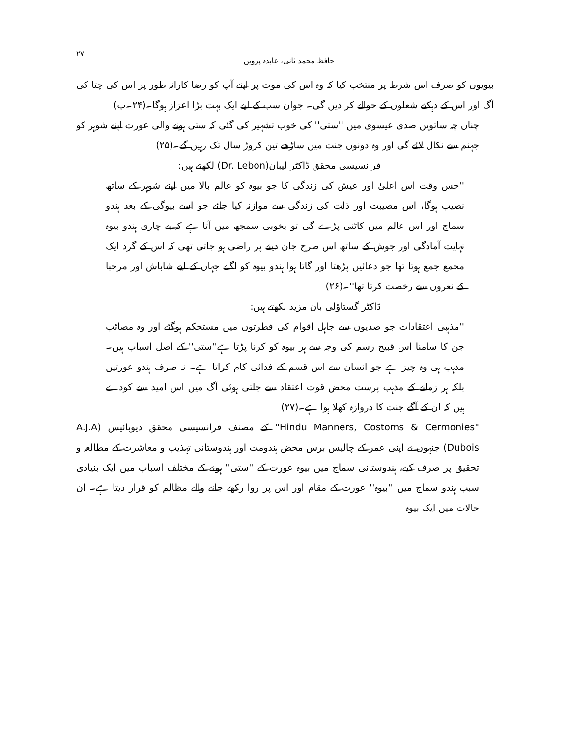حافظ محمد ثانی، عابدہ پروین ۲۷
بیویوں کو صرف اس شرط پر منتخب کیا کہ وہ اس کی موت پر اپنے آپ کو رضا کارانہ طور پر اس کی چتا کی آگ اور اس کے دہکتے شعلوں کے حوالے کر دیں گی۔ جوان سب کے لیے ایک بہت بڑا اعزاز ہوگا۔(۲۴۔ب)
چناں چہ ساتویں صدی عیسوی میں ''ستی'' کی خوب تشہیر کی گئی کہ ستی ہونے والی عورت اپنے شوہر کو جہنم سے نکال لائے گی اور وہ دونوں جنت میں ساڑھے تین کروڑ سال تک رہیں گے۔(۲۵)
فرانسیسی محقق ڈاکٹر لیبان(Dr. Lebon) لکھتے ہیں:
''جس وقت اس اعلیٰ اور عیش کی زندگی کا جو بیوہ کو عالم بالا میں اپنے شوہر کے ساتھ نصیب ہوگا، اس مصیبت اور ذلت کی زندگی سے موازنہ کیا جائے جو اسے بیوگی کے بعد ہندو سماج اور اس عالم میں کاٹنی پڑے گی تو بخوبی سمجھ میں آتا ہے کہ بے چاری ہندو بیوہ نہایت آمادگی اور جوش کے ساتھ اس طرح جان دینے پر راضی ہو جاتی تھی کہ اس کے گرد ایک مجمع جمع ہوتا تھا جو دعائیں پڑھتا اور گاتا ہوا ہندو بیوہ کو اگلے جہاں کے لیے شاباش اور مرحبا کے نعروں سے رخصت کرتا تھا''۔(۲۶)
ڈاکٹر گستاؤلی بان مزید لکھتے ہیں:
''مذہبی اعتقادات جو صدیوں سے جاہل اقوام کی فطرتوں میں مستحکم ہوگئے اور وہ مصائب جن کا سامنا اس قبیح رسم کی وجہ سے ہر بیوہ کو کرنا پڑتا ہے''ستی'' کے اصل اسباب ہیں۔ مذہب ہی وہ چیز ہے جو انسان سے اس قسم کے فدائی کام کراتا ہے۔ نہ صرف ہندو عورتیں بلکہ ہر زمانے کے مذہب پرست محض قوت اعتقاد سے جلتی ہوئی آگ میں اس امید سے کودے ہیں کہ ان کے آگے جنت کا دروازہ کھلا ہوا ہے۔(۲۷)
"Hindu Manners, Costoms & Cermonies" کے مصنف فرانسیسی محقق دیوبائیس (A.J.A Dubois) جنہوں نے اپنی عمر کے چالیس برس محض ہندومت اور ہندوستانی تہذیب و معاشرت کے مطالعہ و تحقیق پر صرف کیے، ہندوستانی سماج میں بیوہ عورت کے ''ستی'' ہونے کے مختلف اسباب میں ایک بنیادی سبب ہندو سماج میں ''بیوہ'' عورت کے مقام اور اس پر روا رکھے جانے والے مظالم کو قرار دیتا ہے۔ ان حالات میں ایک بیوہ